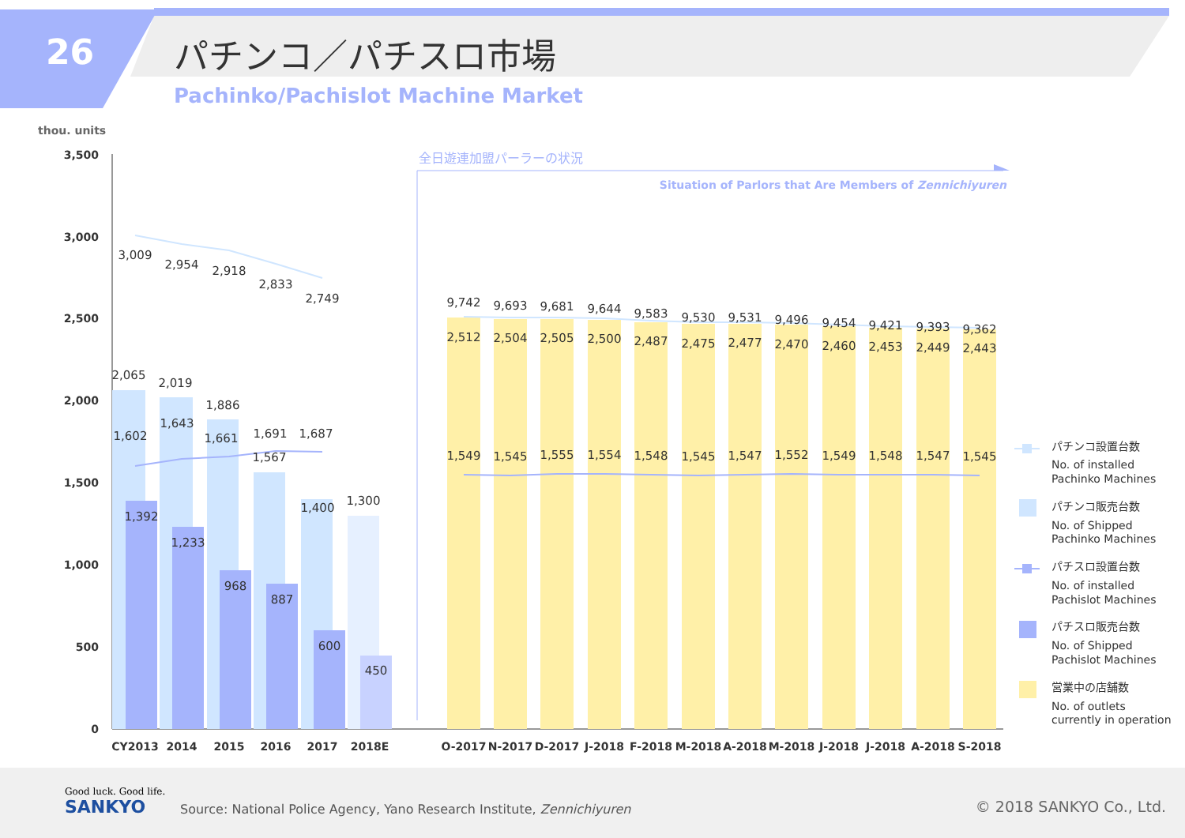26 パチンコ／パチスロ市場
Pachinko/Pachislot Machine Market
thou. units
3,500
3,000
2,500
2,000
1,500
1,000
500
0
3,009
2,954
2,918
2,833
2,749
2,065
2,019
1,886
1,602
1,643
1,661
1,691
1,687
1,567
1,392
1,233
968
887
1,400
1,300
600
450
CY2013
2014
2015
2016
2017
2018E
全日遊連加盟パーラーの状況
Situation of Parlors that Are Members of Zennichiyuren
9,742
9,693
9,681
9,644
9,583
9,530
9,531
9,496
9,454
9,421
9,393
9,362
2,512
2,504
2,505
2,500
2,487
2,475
2,477
2,470
2,460
2,453
2,449
2,443
1,549
1,545
1,555
1,554
1,548
1,545
1,547
1,552
1,549
1,548
1,547
1,545
O-2017
N-2017
D-2017
J-2018
F-2018
M-2018
A-2018
M-2018
J-2018
J-2018
A-2018
S-2018
パチンコ設置台数
No. of installed
Pachinko Machines
パチンコ販売台数
No. of Shipped
Pachinko Machines
パチスロ設置台数
No. of installed
Pachislot Machines
パチスロ販売台数
No. of Shipped
Pachislot Machines
営業中の店舗数
No. of outlets
currently in operation
Good luck. Good life.
SANKYO
Source: National Police Agency, Yano Research Institute, Zennichiyuren
© 2018 SANKYO Co., Ltd.